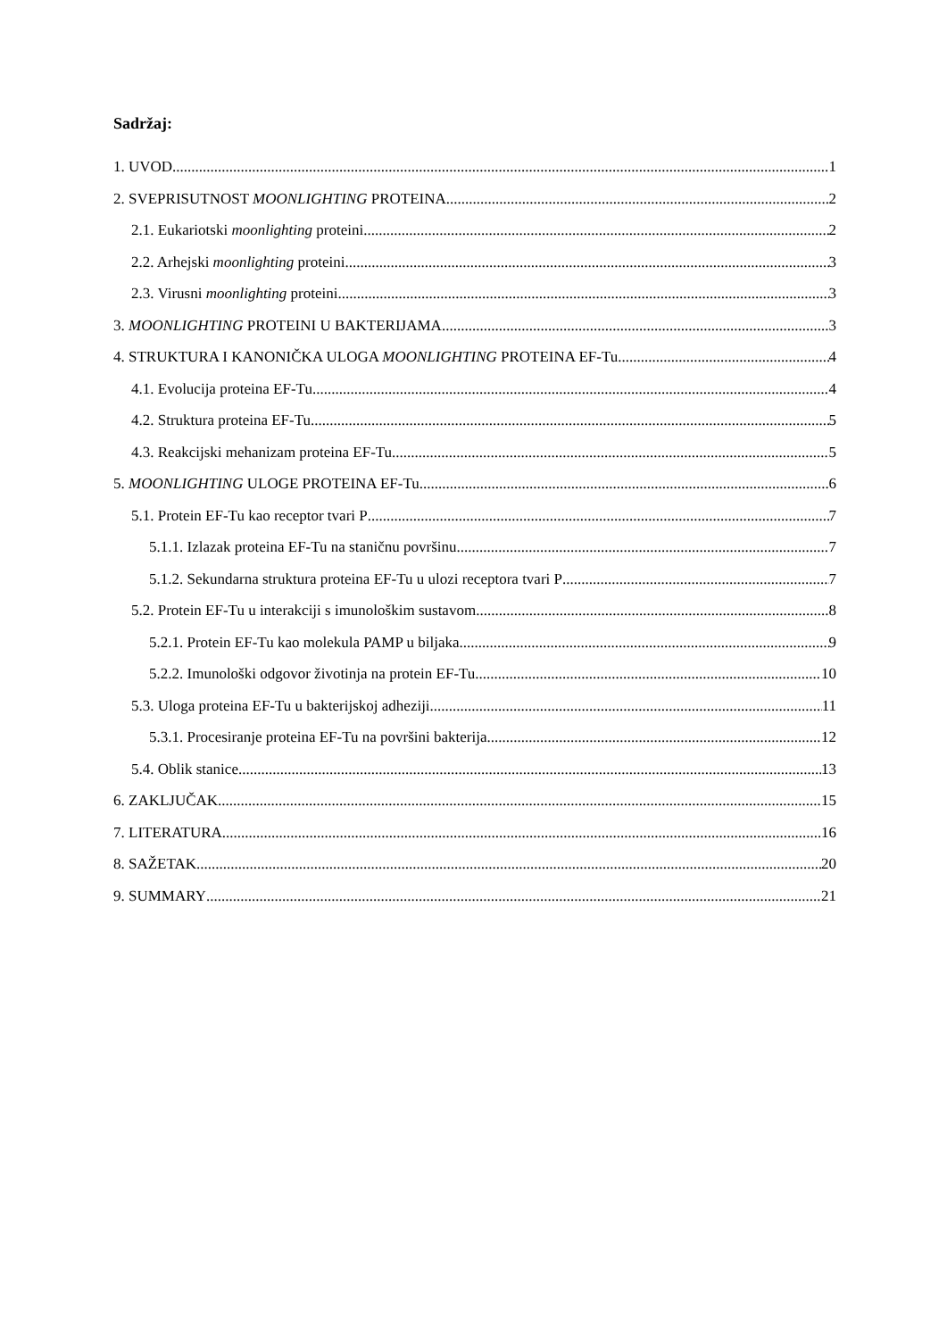Sadržaj:
1. UVOD 1
2. SVEPRISUTNOST MOONLIGHTING PROTEINA 2
2.1. Eukariotski moonlighting proteini 2
2.2. Arhejski moonlighting proteini 3
2.3. Virusni moonlighting proteini 3
3. MOONLIGHTING PROTEINI U BAKTERIJAMA 3
4. STRUKTURA I KANONIČKA ULOGA MOONLIGHTING PROTEINA EF-Tu 4
4.1. Evolucija proteina EF-Tu 4
4.2. Struktura proteina EF-Tu 5
4.3. Reakcijski mehanizam proteina EF-Tu 5
5. MOONLIGHTING ULOGE PROTEINA EF-Tu 6
5.1. Protein EF-Tu kao receptor tvari P 7
5.1.1. Izlazak proteina EF-Tu na staničnu površinu 7
5.1.2. Sekundarna struktura proteina EF-Tu u ulozi receptora tvari P 7
5.2. Protein EF-Tu u interakciji s imunološkim sustavom 8
5.2.1. Protein EF-Tu kao molekula PAMP u biljaka 9
5.2.2. Imunološki odgovor životinja na protein EF-Tu 10
5.3. Uloga proteina EF-Tu u bakterijskoj adheziji 11
5.3.1. Procesiranje proteina EF-Tu na površini bakterija 12
5.4. Oblik stanice 13
6. ZAKLJUČAK 15
7. LITERATURA 16
8. SAŽETAK 20
9. SUMMARY 21